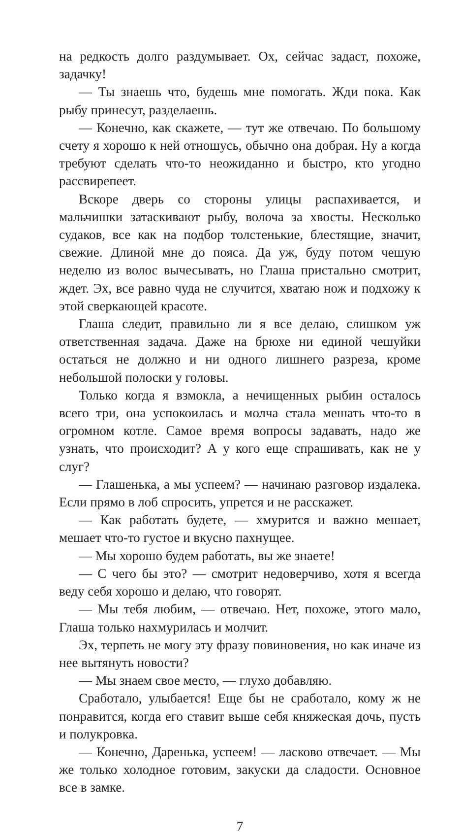на редкость долго раздумывает. Ох, сейчас задаст, похоже, задачку!
— Ты знаешь что, будешь мне помогать. Жди пока. Как рыбу принесут, разделаешь.
— Конечно, как скажете, — тут же отвечаю. По большому счету я хорошо к ней отношусь, обычно она добрая. Ну а когда требуют сделать что-то неожиданно и быстро, кто угодно рассвирепеет.
Вскоре дверь со стороны улицы распахивается, и мальчишки затаскивают рыбу, волоча за хвосты. Несколько судаков, все как на подбор толстенькие, блестящие, значит, свежие. Длиной мне до пояса. Да уж, буду потом чешую неделю из волос вычесывать, но Глаша пристально смотрит, ждет. Эх, все равно чуда не случится, хватаю нож и подхожу к этой сверкающей красоте.
Глаша следит, правильно ли я все делаю, слишком уж ответственная задача. Даже на брюхе ни единой чешуйки остаться не должно и ни одного лишнего разреза, кроме небольшой полоски у головы.
Только когда я взмокла, а нечищенных рыбин осталось всего три, она успокоилась и молча стала мешать что-то в огромном котле. Самое время вопросы задавать, надо же узнать, что происходит? А у кого еще спрашивать, как не у слуг?
— Глашенька, а мы успеем? — начинаю разговор издалека. Если прямо в лоб спросить, упрется и не расскажет.
— Как работать будете, — хмурится и важно мешает, мешает что-то густое и вкусно пахнущее.
— Мы хорошо будем работать, вы же знаете!
— С чего бы это? — смотрит недоверчиво, хотя я всегда веду себя хорошо и делаю, что говорят.
— Мы тебя любим, — отвечаю. Нет, похоже, этого мало, Глаша только нахмурилась и молчит.
Эх, терпеть не могу эту фразу повиновения, но как иначе из нее вытянуть новости?
— Мы знаем свое место, — глухо добавляю.
Сработало, улыбается! Еще бы не сработало, кому ж не понравится, когда его ставит выше себя княжеская дочь, пусть и полукровка.
— Конечно, Даренька, успеем! — ласково отвечает. — Мы же только холодное готовим, закуски да сладости. Основное все в замке.
7